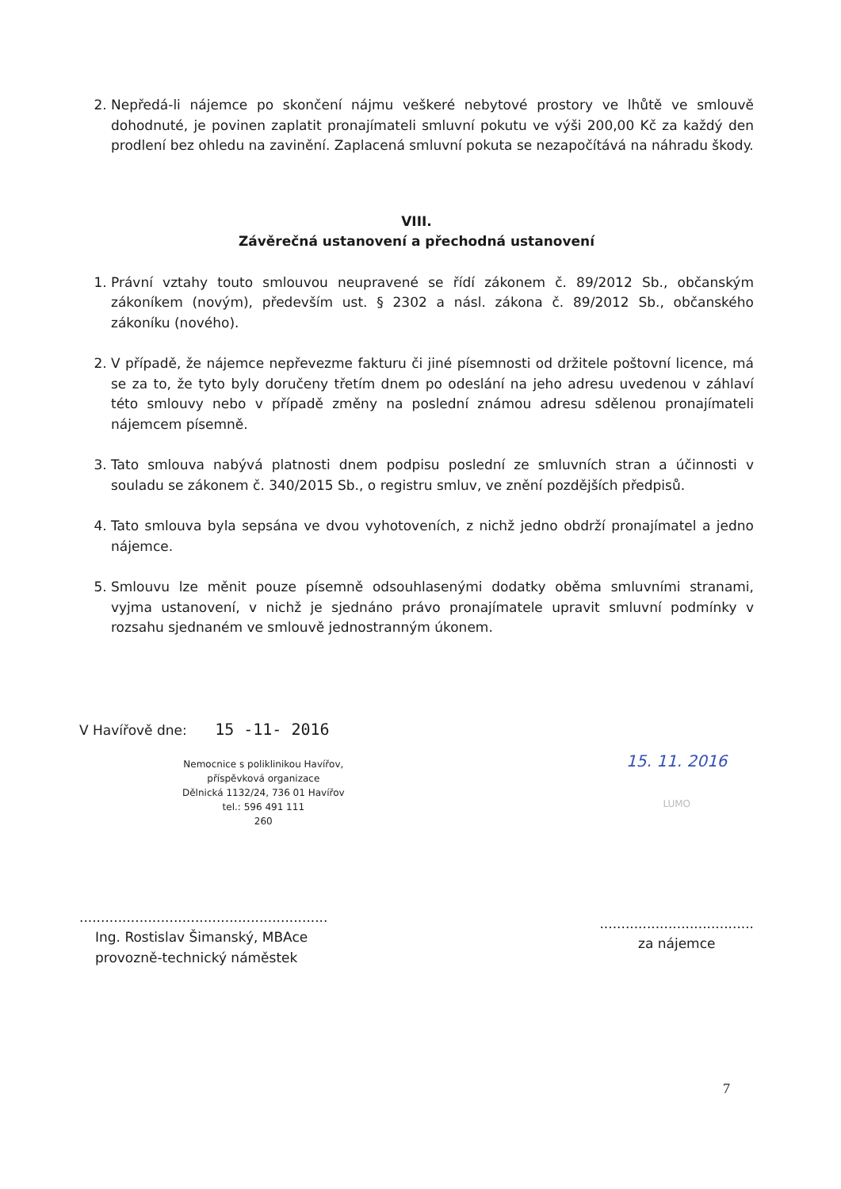2. Nepředá-li nájemce po skončení nájmu veškeré nebytové prostory ve lhůtě ve smlouvě dohodnuté, je povinen zaplatit pronajímateli smluvní pokutu ve výši 200,00 Kč za každý den prodlení bez ohledu na zavinění. Zaplacená smluvní pokuta se nezapočítává na náhradu škody.
VIII.
Závěrečná ustanovení a přechodná ustanovení
1. Právní vztahy touto smlouvou neupravené se řídí zákonem č. 89/2012 Sb., občanským zákoníkem (novým), především ust. § 2302 a násl. zákona č. 89/2012 Sb., občanského zákoníku (nového).
2. V případě, že nájemce nepřevezme fakturu či jiné písemnosti od držitele poštovní licence, má se za to, že tyto byly doručeny třetím dnem po odeslání na jeho adresu uvedenou v záhlaví této smlouvy nebo v případě změny na poslední známou adresu sdělenou pronajímateli nájemcem písemně.
3. Tato smlouva nabývá platnosti dnem podpisu poslední ze smluvních stran a účinnosti v souladu se zákonem č. 340/2015 Sb., o registru smluv, ve znění pozdějších předpisů.
4. Tato smlouva byla sepsána ve dvou vyhotoveních, z nichž jedno obdrží pronajímatel a jedno nájemce.
5. Smlouvu lze měnit pouze písemně odsouhlasenými dodatky oběma smluvními stranami, vyjma ustanovení, v nichž je sjednáno právo pronajímatele upravit smluvní podmínky v rozsahu sjednaném ve smlouvě jednostranným úkonem.
V Havířově dne: 15 -11- 2016
Nemocnice s poliklinikou Havířov,
příspěvková organizace
Dělnická 1132/24, 736 01 Havířov
tel.: 596 491 111
260
..........................................................
Ing. Rostislav Šimanský, MBAce
provozně-technický náměstek
15. 11. 2016
LUMO
....................................
za nájemce
7